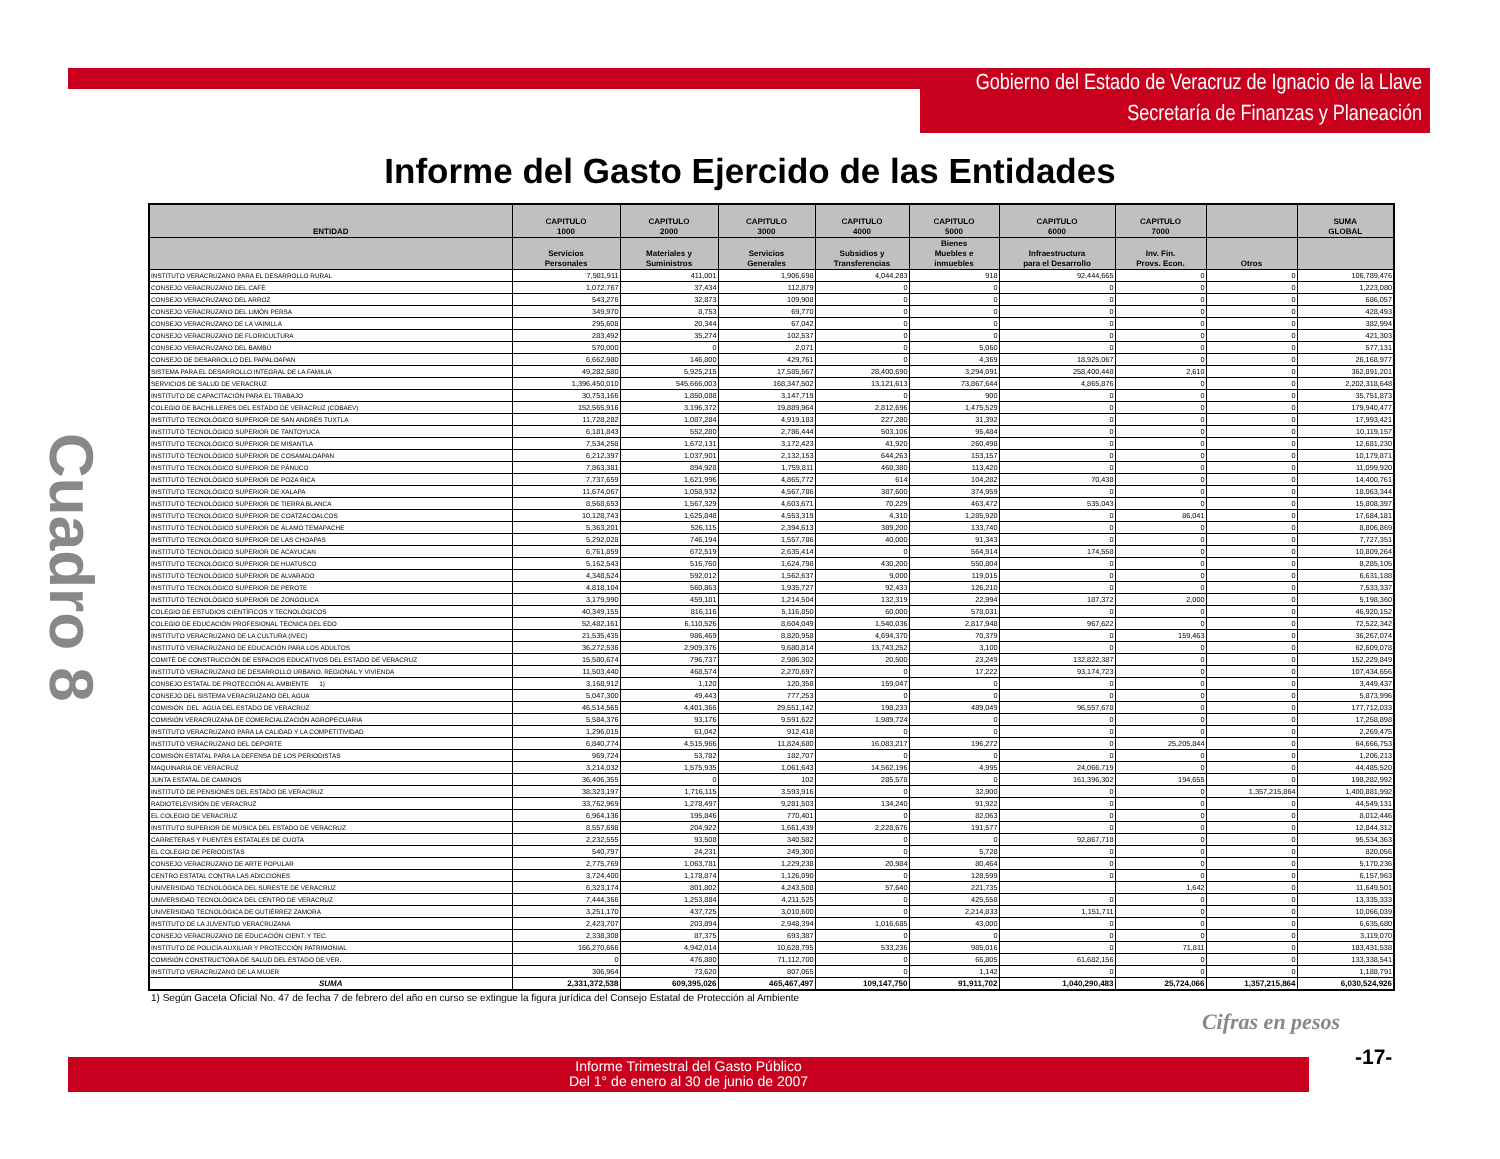Gobierno del Estado de Veracruz de Ignacio de la Llave
Secretaría de Finanzas y Planeación
Informe del Gasto Ejercido de las Entidades
Cuadro 8
| ENTIDAD | CAPITULO 1000 | CAPITULO 2000 | CAPITULO 3000 | CAPITULO 4000 | CAPITULO 5000 | CAPITULO 6000 | CAPITULO 7000 | | SUMA GLOBAL |
| --- | --- | --- | --- | --- | --- | --- | --- | --- | --- |
| | Servicios Personales | Materiales y Suministros | Servicios Generales | Subsidios y Transferencias | Bienes Muebles e inmuebles | Infraestructura para el Desarrollo | Inv. Fin. Provs. Econ. | Otros | |
| INSTITUTO VERACRUZANO PARA EL DESARROLLO RURAL | 7,981,911 | 411,001 | 1,906,698 | 4,044,283 | 918 | 92,444,665 | 0 | 0 | 106,789,476 |
| CONSEJO VERACRUZANO DEL CAFÉ | 1,072,767 | 37,434 | 112,879 | 0 | 0 | 0 | 0 | 0 | 1,223,080 |
| CONSEJO VERACRUZANO DEL ARROZ | 543,276 | 32,873 | 109,908 | 0 | 0 | 0 | 0 | 0 | 686,057 |
| CONSEJO VERACRUZANO DEL LIMÓN PERSA | 349,970 | 8,753 | 69,770 | 0 | 0 | 0 | 0 | 0 | 428,493 |
| CONSEJO VERACRUZANO DE LA VAINILLA | 295,608 | 20,344 | 67,042 | 0 | 0 | 0 | 0 | 0 | 382,994 |
| CONSEJO VERACRUZANO DE FLORICULTURA | 283,492 | 35,274 | 102,537 | 0 | 0 | 0 | 0 | 0 | 421,303 |
| CONSEJO VERACRUZANO DEL BAMBÚ | 570,000 | 0 | 2,071 | 0 | 5,060 | 0 | 0 | 0 | 577,131 |
| CONSEJO DE DESARROLLO DEL PAPALOAPAN | 6,662,980 | 146,800 | 429,761 | 0 | 4,369 | 18,925,067 | 0 | 0 | 26,168,977 |
| SISTEMA PARA EL DESARROLLO INTEGRAL DE LA FAMILIA | 49,282,580 | 5,925,215 | 17,585,567 | 28,400,690 | 3,294,091 | 258,400,448 | 2,610 | 0 | 362,891,201 |
| SERVICIOS DE SALUD DE VERACRUZ | 1,396,450,010 | 545,666,003 | 168,347,502 | 13,121,613 | 73,867,644 | 4,865,876 | 0 | 0 | 2,202,318,648 |
| INSTITUTO DE CAPACITACIÓN PARA EL TRABAJO | 30,753,166 | 1,850,088 | 3,147,719 | 0 | 900 | 0 | 0 | 0 | 35,751,873 |
| COLEGIO DE BACHILLERES DEL ESTADO DE VERACRUZ (COBAEV) | 152,565,916 | 3,196,372 | 19,889,964 | 2,812,696 | 1,475,529 | 0 | 0 | 0 | 179,940,477 |
| INSTITUTO TECNOLÓGICO SUPERIOR DE SAN ANDRÉS TUXTLA | 11,728,282 | 1,087,284 | 4,919,183 | 227,280 | 31,392 | 0 | 0 | 0 | 17,993,421 |
| INSTITUTO TECNOLÓGICO SUPERIOR DE TANTOYUCA | 6,181,843 | 552,280 | 2,786,444 | 503,106 | 95,484 | 0 | 0 | 0 | 10,119,157 |
| INSTITUTO TECNOLÓGICO SUPERIOR DE MISANTLA | 7,534,258 | 1,672,131 | 3,172,423 | 41,920 | 260,498 | 0 | 0 | 0 | 12,681,230 |
| INSTITUTO TECNOLÓGICO SUPERIOR DE COSAMALOAPAN | 6,212,397 | 1,037,901 | 2,132,153 | 644,263 | 153,157 | 0 | 0 | 0 | 10,179,871 |
| INSTITUTO TECNOLÓGICO SUPERIOR DE PÁNUCO | 7,863,381 | 894,928 | 1,759,811 | 468,380 | 113,420 | 0 | 0 | 0 | 11,099,920 |
| INSTITUTO TECNOLÓGICO SUPERIOR DE POZA RICA | 7,737,659 | 1,621,996 | 4,865,772 | 614 | 104,282 | 70,438 | 0 | 0 | 14,400,761 |
| INSTITUTO TECNOLÓGICO SUPERIOR DE XALAPA | 11,674,067 | 1,058,932 | 4,567,786 | 387,600 | 374,959 | 0 | 0 | 0 | 18,063,344 |
| INSTITUTO TECNOLÓGICO SUPERIOR DE TIERRA BLANCA | 8,568,653 | 1,567,329 | 4,603,671 | 70,229 | 463,472 | 535,043 | 0 | 0 | 15,808,397 |
| INSTITUTO TECNOLÓGICO SUPERIOR DE COATZACOALCOS | 10,128,743 | 1,625,848 | 4,553,319 | 4,310 | 1,285,920 | 0 | 86,041 | 0 | 17,684,181 |
| INSTITUTO TECNOLÓGICO SUPERIOR DE ÁLAMO TEMAPACHE | 5,363,201 | 526,115 | 2,394,613 | 389,200 | 133,740 | 0 | 0 | 0 | 8,806,869 |
| INSTITUTO TECNOLÓGICO SUPERIOR DE LAS CHOAPAS | 5,292,028 | 746,194 | 1,557,786 | 40,000 | 91,343 | 0 | 0 | 0 | 7,727,351 |
| INSTITUTO TECNOLÓGICO SUPERIOR DE ACAYUCAN | 6,761,859 | 672,519 | 2,635,414 | 0 | 564,914 | 174,558 | 0 | 0 | 10,809,264 |
| INSTITUTO TECNOLÓGICO SUPERIOR DE HUATUSCO | 5,162,543 | 516,760 | 1,624,798 | 430,200 | 550,804 | 0 | 0 | 0 | 8,285,105 |
| INSTITUTO TECNOLÓGICO SUPERIOR DE ALVARADO | 4,348,524 | 592,012 | 1,562,637 | 9,000 | 119,015 | 0 | 0 | 0 | 6,631,188 |
| INSTITUTO TECNOLÓGICO SUPERIOR DE PEROTE | 4,818,104 | 560,863 | 1,935,727 | 92,433 | 126,210 | 0 | 0 | 0 | 7,533,337 |
| INSTITUTO TECNOLÓGICO SUPERIOR DE ZONGOLICA | 3,179,990 | 459,181 | 1,214,504 | 132,319 | 22,994 | 187,372 | 2,000 | 0 | 5,198,360 |
| COLEGIO DE ESTUDIOS CIENTÍFICOS Y TECNOLÓGICOS | 40,349,155 | 816,116 | 5,116,850 | 60,000 | 578,031 | 0 | 0 | 0 | 46,920,152 |
| COLEGIO DE EDUCACIÓN PROFESIONAL TÉCNICA DEL EDO | 52,482,161 | 6,110,526 | 8,604,049 | 1,540,036 | 2,817,948 | 967,622 | 0 | 0 | 72,522,342 |
| INSTITUTO VERACRUZANO DE LA CULTURA (IVEC) | 21,535,435 | 986,469 | 8,820,958 | 4,694,370 | 70,379 | 0 | 159,463 | 0 | 36,267,074 |
| INSTITUTO VERACRUZANO DE EDUCACIÓN PARA LOS ADULTOS | 36,272,536 | 2,909,376 | 9,680,814 | 13,743,252 | 3,100 | 0 | 0 | 0 | 62,609,078 |
| COMITÉ DE CONSTRUCCIÓN DE ESPACIOS EDUCATIVOS DEL ESTADO DE VERACRUZ | 15,580,674 | 796,737 | 2,986,302 | 20,500 | 23,249 | 132,822,387 | 0 | 0 | 152,229,849 |
| INSTITUTO VERACRUZANO DE DESARROLLO URBANO, REGIONAL Y VIVIENDA | 11,503,440 | 468,574 | 2,270,697 | 0 | 17,222 | 93,174,723 | 0 | 0 | 107,434,656 |
| CONSEJO ESTATAL DE PROTECCIÓN AL AMBIENTE 1) | 3,168,912 | 1,120 | 120,358 | 159,047 | 0 | 0 | 0 | 0 | 3,449,437 |
| CONSEJO DEL SISTEMA VERACRUZANO DEL AGUA | 5,047,300 | 49,443 | 777,253 | 0 | 0 | 0 | 0 | 0 | 5,873,996 |
| COMISIÓN DEL AGUA DEL ESTADO DE VERACRUZ | 46,514,565 | 4,401,366 | 29,551,142 | 198,233 | 489,049 | 96,557,678 | 0 | 0 | 177,712,033 |
| COMISIÓN VERACRUZANA DE COMERCIALIZACIÓN AGROPECUARIA | 5,584,376 | 93,176 | 9,591,622 | 1,989,724 | 0 | 0 | 0 | 0 | 17,258,898 |
| INSTITUTO VERACRUZANO PARA LA CALIDAD Y LA COMPETITIVIDAD | 1,296,015 | 61,042 | 912,418 | 0 | 0 | 0 | 0 | 0 | 2,269,475 |
| INSTITUTO VERACRUZANO DEL DEPORTE | 6,840,774 | 4,515,966 | 11,824,680 | 16,083,217 | 196,272 | 0 | 25,205,844 | 0 | 64,666,753 |
| COMISIÓN ESTATAL PARA LA DEFENSA DE LOS PERIODISTAS | 969,724 | 53,782 | 182,707 | 0 | 0 | 0 | 0 | 0 | 1,206,213 |
| MAQUINARIA DE VERACRUZ | 3,214,032 | 1,575,935 | 1,061,643 | 14,562,196 | 4,995 | 24,066,719 | 0 | 0 | 44,485,520 |
| JUNTA ESTATAL DE CAMINOS | 36,406,355 | 0 | 102 | 285,578 | 0 | 161,396,302 | 194,655 | 0 | 198,282,992 |
| INSTITUTO DE PENSIONES DEL ESTADO DE VERACRUZ | 38,323,197 | 1,716,115 | 3,593,916 | 0 | 32,900 | 0 | 0 | 1,357,215,864 | 1,400,881,992 |
| RADIOTELEVISIÓN DE VERACRUZ | 33,762,969 | 1,278,497 | 9,281,503 | 134,240 | 91,922 | 0 | 0 | 0 | 44,549,131 |
| EL COLEGIO DE VERACRUZ | 6,964,136 | 195,846 | 770,401 | 0 | 82,063 | 0 | 0 | 0 | 8,012,446 |
| INSTITUTO SUPERIOR DE MÚSICA DEL ESTADO DE VERACRUZ | 8,557,698 | 204,922 | 1,661,439 | 2,228,676 | 191,577 | 0 | 0 | 0 | 12,844,312 |
| CARRETERAS Y PUENTES ESTATALES DE CUOTA | 2,232,555 | 93,508 | 340,582 | 0 | 0 | 92,867,718 | 0 | 0 | 95,534,363 |
| EL COLEGIO DE PERIODISTAS | 540,797 | 24,231 | 249,300 | 0 | 5,728 | 0 | 0 | 0 | 820,056 |
| CONSEJO VERACRUZANO DE ARTE POPULAR | 2,775,769 | 1,063,781 | 1,229,238 | 20,984 | 80,464 | 0 | 0 | 0 | 5,170,236 |
| CENTRO ESTATAL CONTRA LAS ADICCIONES | 3,724,400 | 1,178,874 | 1,126,090 | 0 | 128,599 | 0 | 0 | 0 | 6,157,963 |
| UNIVERSIDAD TECNOLÓGICA DEL SURESTE DE VERACRUZ | 6,323,174 | 801,802 | 4,243,508 | 57,640 | 221,735 | | 1,642 | 0 | 11,649,501 |
| UNIVERSIDAD TECNOLÓGICA DEL CENTRO DE VERACRUZ | 7,444,366 | 1,253,884 | 4,211,525 | 0 | 425,558 | 0 | 0 | 0 | 13,335,333 |
| UNIVERSIDAD TECNOLÓGICA DE GUTIÉRREZ ZAMORA | 3,251,170 | 437,725 | 3,010,600 | 0 | 2,214,833 | 1,151,711 | 0 | 0 | 10,066,039 |
| INSTITUTO DE LA JUVENTUD VERACRUZANA | 2,423,707 | 203,894 | 2,948,394 | 1,016,685 | 43,000 | 0 | 0 | 0 | 6,635,680 |
| CONSEJO VERACRUZANO DE EDUCACIÓN CIENT. Y TEC. | 2,338,308 | 87,375 | 693,387 | 0 | 0 | 0 | 0 | 0 | 3,119,070 |
| INSTITUTO DE POLICÍA AUXILIAR Y PROTECCIÓN PATRIMONIAL | 166,270,666 | 4,942,014 | 10,628,795 | 533,236 | 985,016 | 0 | 71,811 | 0 | 183,431,538 |
| COMISIÓN CONSTRUCTORA DE SALUD DEL ESTADO DE VER. | 0 | 476,880 | 71,112,700 | 0 | 66,805 | 61,682,156 | 0 | 0 | 133,338,541 |
| INSTITUTO VERACRUZANO DE LA MUJER | 306,964 | 73,620 | 807,065 | 0 | 1,142 | 0 | 0 | 0 | 1,188,791 |
| SUMA | 2,331,372,538 | 609,395,026 | 465,467,497 | 109,147,750 | 91,911,702 | 1,040,290,483 | 25,724,066 | 1,357,215,864 | 6,030,524,926 |
1) Según Gaceta Oficial No. 47 de fecha 7 de febrero del año en curso se extingue la figura jurídica del Consejo Estatal de Protección al Ambiente
Cifras en pesos
Informe Trimestral del Gasto Público
Del 1° de enero al 30 de junio de 2007
-17-